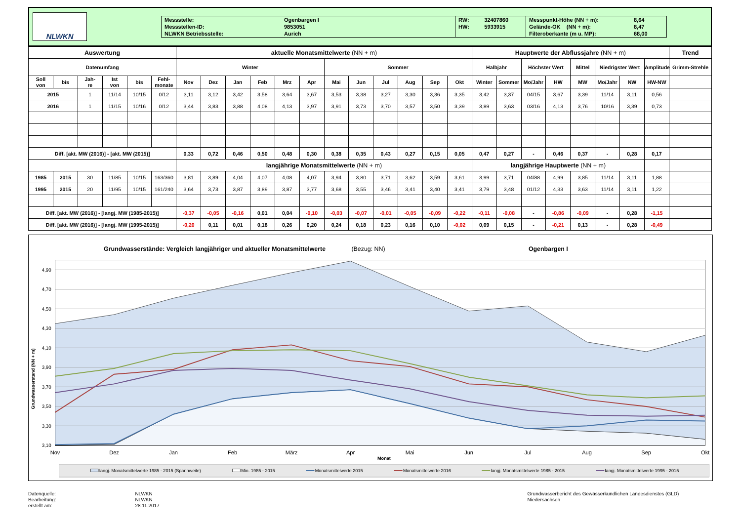NLWKN
| Messstelle: Messstellen-ID: NLWKN Betriebsstelle: | Ogenbargen I 9853051 Aurich | RW: 32407860 HW: 5933915 | Messpunkt-Höhe (NN + m): Gelände-OK (NN + m): Filteroberkante (m u. MP): | 8,64 8,47 68,00 |
| Auswertung | | | | | | aktuelle Monatsmittelwerte (NN + m) | | | | | | | | | | | | Hauptwerte der Abflussjahre (NN + m) | | | | | | | | Trend |
| --- | --- | --- | --- | --- | --- | --- | --- | --- | --- | --- | --- | --- | --- | --- | --- | --- | --- | --- | --- | --- | --- | --- | --- | --- | --- | --- |
| Datenumfang | | | | | | Winter | | | | | | Sommer | | | | | | Halbjahr | | Höchster Wert | | Mittel | Niedrigster Wert | | Amplitude | Grimm-Strehle |
| Soll von | bis | Jah- re | Ist von | bis | Fehl- monate | Nov | Dez | Jan | Feb | Mrz | Apr | Mai | Jun | Jul | Aug | Sep | Okt | Winter | Sommer | Mo/Jahr | HW | MW | Mo/Jahr | NW | HW-NW | |
| 2015 | | 1 | 11/14 | 10/15 | 0/12 | 3,11 | 3,12 | 3,42 | 3,58 | 3,64 | 3,67 | 3,53 | 3,38 | 3,27 | 3,30 | 3,36 | 3,35 | 3,42 | 3,37 | 04/15 | 3,67 | 3,39 | 11/14 | 3,11 | 0,56 | |
| 2016 | | 1 | 11/15 | 10/16 | 0/12 | 3,44 | 3,83 | 3,88 | 4,08 | 4,13 | 3,97 | 3,91 | 3,73 | 3,70 | 3,57 | 3,50 | 3,39 | 3,89 | 3,63 | 03/16 | 4,13 | 3,76 | 10/16 | 3,39 | 0,73 | |
| Diff. [akt. MW (2016)] - [akt. MW (2015)] | | | | | | 0,33 | 0,72 | 0,46 | 0,50 | 0,48 | 0,30 | 0,38 | 0,35 | 0,43 | 0,27 | 0,15 | 0,05 | 0,47 | 0,27 | - | 0,46 | 0,37 | - | 0,28 | 0,17 | |
| | | | | | | langjährige Monatsmittelwerte (NN + m) | | | | | | | | | | | | langjährige Hauptwerte (NN + m) | | | | | | | | |
| 1985 | 2015 | 30 | 11/85 | 10/15 | 163/360 | 3,81 | 3,89 | 4,04 | 4,07 | 4,08 | 4,07 | 3,94 | 3,80 | 3,71 | 3,62 | 3,59 | 3,61 | 3,99 | 3,71 | 04/88 | 4,99 | 3,85 | 11/14 | 3,11 | 1,88 | |
| 1995 | 2015 | 20 | 11/95 | 10/15 | 161/240 | 3,64 | 3,73 | 3,87 | 3,89 | 3,87 | 3,77 | 3,68 | 3,55 | 3,46 | 3,41 | 3,40 | 3,41 | 3,79 | 3,48 | 01/12 | 4,33 | 3,63 | 11/14 | 3,11 | 1,22 | |
| Diff. [akt. MW (2016)] - [langj. MW (1985-2015)] | | | | | | -0,37 | -0,05 | -0,16 | 0,01 | 0,04 | -0,10 | -0,03 | -0,07 | -0,01 | -0,05 | -0,09 | -0,22 | -0,11 | -0,08 | - | -0,86 | -0,09 | - | 0,28 | -1,15 | |
| Diff. [akt. MW (2016)] - [langj. MW (1995-2015)] | | | | | | -0,20 | 0,11 | 0,01 | 0,18 | 0,26 | 0,20 | 0,24 | 0,18 | 0,23 | 0,16 | 0,10 | -0,02 | 0,09 | 0,15 | - | -0,21 | 0,13 | - | 0,28 | -0,49 | |
Grundwasserstände: Vergleich langjähriger und aktueller Monatsmittelwerte
(Bezug: NN)
Ogenbargen I
4,90
4,70
4,50
4,30
4,10
3,90
3,70
3,50
3,30
3,10
Grundwasserstand (NN + m)
Nov
Dez
Jan
Feb
März
Apr
Mai
Jun
Jul
Aug
Sep
Okt
Monat
langj. Monatsmittelwerte 1985 - 2015 (Spannweite)
Min. 1985 - 2015
Monatsmittelwerte 2015
Monatsmittelwerte 2016
langj. Monatsmittelwerte 1985 - 2015
langj. Monatsmittelwerte 1995 - 2015
Datenquelle:
Bearbeitung:
erstellt am:
NLWKN
NLWKN
28.11.2017
Grundwasserbericht des Gewässerkundlichen Landesdienstes (GLD) Niedersachsen